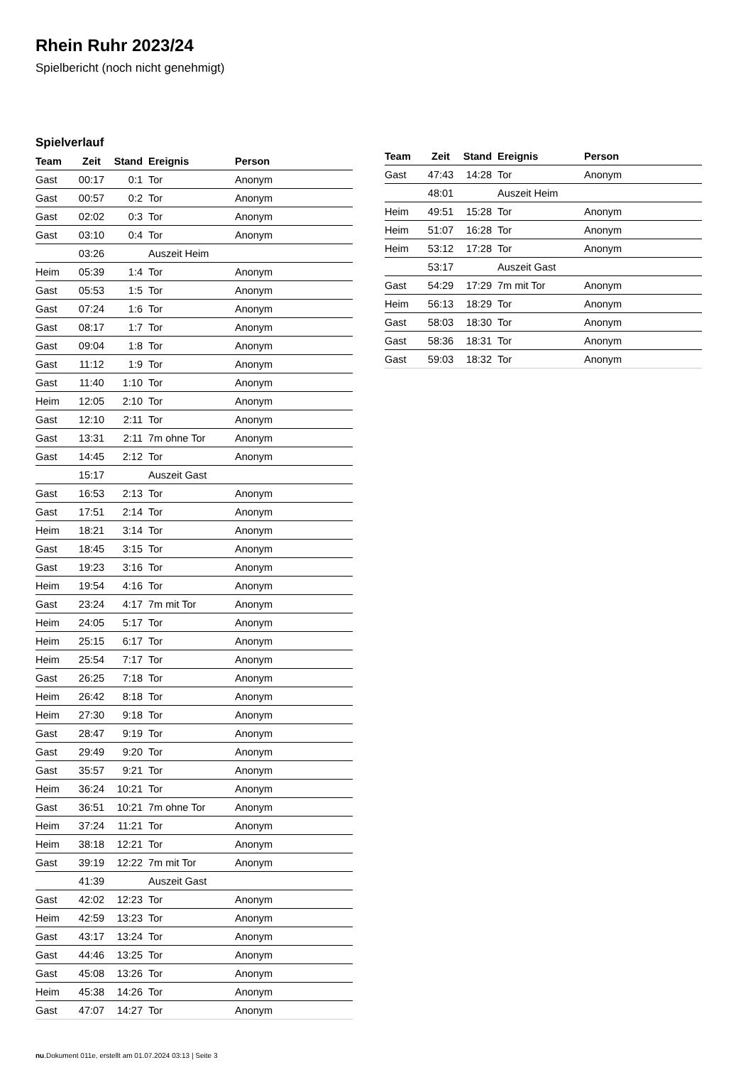Rhein Ruhr 2023/24
Spielbericht (noch nicht genehmigt)
Spielverlauf
| Team | Zeit | Stand | Ereignis | Person |
| --- | --- | --- | --- | --- |
| Gast | 00:17 | 0:1 | Tor | Anonym |
| Gast | 00:57 | 0:2 | Tor | Anonym |
| Gast | 02:02 | 0:3 | Tor | Anonym |
| Gast | 03:10 | 0:4 | Tor | Anonym |
| | 03:26 | | Auszeit Heim | |
| Heim | 05:39 | 1:4 | Tor | Anonym |
| Gast | 05:53 | 1:5 | Tor | Anonym |
| Gast | 07:24 | 1:6 | Tor | Anonym |
| Gast | 08:17 | 1:7 | Tor | Anonym |
| Gast | 09:04 | 1:8 | Tor | Anonym |
| Gast | 11:12 | 1:9 | Tor | Anonym |
| Gast | 11:40 | 1:10 | Tor | Anonym |
| Heim | 12:05 | 2:10 | Tor | Anonym |
| Gast | 12:10 | 2:11 | Tor | Anonym |
| Gast | 13:31 | 2:11 | 7m ohne Tor | Anonym |
| Gast | 14:45 | 2:12 | Tor | Anonym |
| | 15:17 | | Auszeit Gast | |
| Gast | 16:53 | 2:13 | Tor | Anonym |
| Gast | 17:51 | 2:14 | Tor | Anonym |
| Heim | 18:21 | 3:14 | Tor | Anonym |
| Gast | 18:45 | 3:15 | Tor | Anonym |
| Gast | 19:23 | 3:16 | Tor | Anonym |
| Heim | 19:54 | 4:16 | Tor | Anonym |
| Gast | 23:24 | 4:17 | 7m mit Tor | Anonym |
| Heim | 24:05 | 5:17 | Tor | Anonym |
| Heim | 25:15 | 6:17 | Tor | Anonym |
| Heim | 25:54 | 7:17 | Tor | Anonym |
| Gast | 26:25 | 7:18 | Tor | Anonym |
| Heim | 26:42 | 8:18 | Tor | Anonym |
| Heim | 27:30 | 9:18 | Tor | Anonym |
| Gast | 28:47 | 9:19 | Tor | Anonym |
| Gast | 29:49 | 9:20 | Tor | Anonym |
| Gast | 35:57 | 9:21 | Tor | Anonym |
| Heim | 36:24 | 10:21 | Tor | Anonym |
| Gast | 36:51 | 10:21 | 7m ohne Tor | Anonym |
| Heim | 37:24 | 11:21 | Tor | Anonym |
| Heim | 38:18 | 12:21 | Tor | Anonym |
| Gast | 39:19 | 12:22 | 7m mit Tor | Anonym |
| | 41:39 | | Auszeit Gast | |
| Gast | 42:02 | 12:23 | Tor | Anonym |
| Heim | 42:59 | 13:23 | Tor | Anonym |
| Gast | 43:17 | 13:24 | Tor | Anonym |
| Gast | 44:46 | 13:25 | Tor | Anonym |
| Gast | 45:08 | 13:26 | Tor | Anonym |
| Heim | 45:38 | 14:26 | Tor | Anonym |
| Gast | 47:07 | 14:27 | Tor | Anonym |
| Team | Zeit | Stand | Ereignis | Person |
| --- | --- | --- | --- | --- |
| Gast | 47:43 | 14:28 | Tor | Anonym |
| | 48:01 | | Auszeit Heim | |
| Heim | 49:51 | 15:28 | Tor | Anonym |
| Heim | 51:07 | 16:28 | Tor | Anonym |
| Heim | 53:12 | 17:28 | Tor | Anonym |
| | 53:17 | | Auszeit Gast | |
| Gast | 54:29 | 17:29 | 7m mit Tor | Anonym |
| Heim | 56:13 | 18:29 | Tor | Anonym |
| Gast | 58:03 | 18:30 | Tor | Anonym |
| Gast | 58:36 | 18:31 | Tor | Anonym |
| Gast | 59:03 | 18:32 | Tor | Anonym |
nu.Dokument 011e, erstellt am 01.07.2024 03:13 | Seite 3